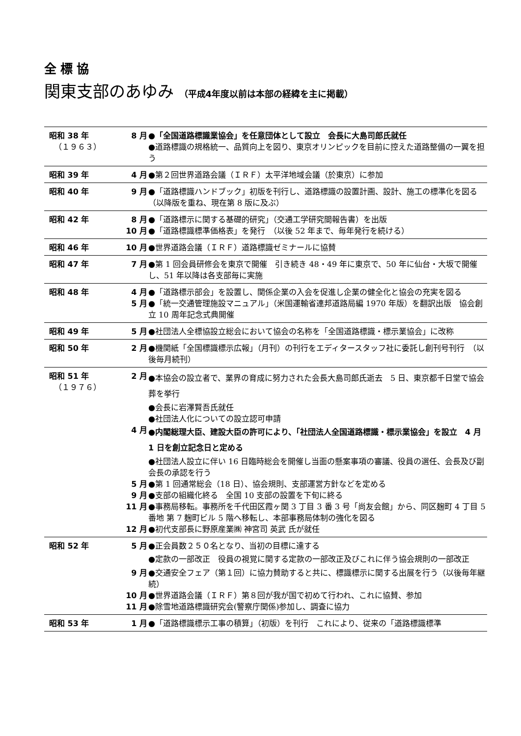全標協
関東支部のあゆみ （平成4年度以前は本部の経緯を主に掲載）
| 昭和 38 年 （１９６３） | 8 月 ●「全国道路標識業協会」を任意団体として設立 会長に大島司郎氏就任 ●道路標識の規格統一、品質向上を図り、東京オリンピックを目前に控えた道路整備の一翼を担う |
| 昭和 39 年 | 4 月 ●第２回世界道路会議（ＩＲＦ）太平洋地域会議（於東京）に参加 |
| 昭和 40 年 | 9 月 ●「道路標識ハンドブック」初版を刊行し、道路標識の設置計画、設計、施工の標準化を図る （以降版を重ね、現在第 8 版に及ぶ） |
| 昭和 42 年 | 8 月 ●「道路標示に関する基礎的研究」（交通工学研究間報告書）を出版 10 月 ●「道路標識標準価格表」を発行 （以後 52 年まで、毎年発行を続ける） |
| 昭和 46 年 | 10 月 ●世界道路会議（ＩＲＦ）道路標識ゼミナールに協賛 |
| 昭和 47 年 | 7 月 ●第 1 回会員研修会を東京で開催 引き続き 48・49 年に東京で、50 年に仙台・大坂で開催し、51 年以降は各支部毎に実施 |
| 昭和 48 年 | 4 月 ●「道路標示部会」を設置し、関係企業の入会を促進し企業の健全化と協会の充実を図る 5 月 ●「統一交通管理施設マニュアル」（米国運輸省連邦道路局編 1970 年版）を翻訳出版 協会創立 10 周年記念式典開催 |
| 昭和 49 年 | 5 月 ●社団法人全標協設立総会において協会の名称を「全国道路標識・標示業協会」に改称 |
| 昭和 50 年 | 2 月 ●機関紙「全国標識標示広報」（月刊）の刊行をエディタースタッフ社に委託し創刊号刊行 （以後毎月続刊） |
| 昭和 51 年 （１９７６） | 2 月 ●本協会の設立者で、業界の育成に努力された会長大島司郎氏逝去 5 日、東京都千日堂で協会葬を挙行 ●会長に岩澤賢吾氏就任 ●社団法人化についての設立認可申請 4 月 ●内閣総理大臣、建設大臣の許可により、「社団法人全国道路標識・標示業協会」を設立 4 月 1 日を創立記念日と定める ●社団法人設立に伴い 16 日臨時総会を開催し当面の懸案事項の審議、役員の選任、会長及び副会長の承認を行う 5 月 ●第 1 回通常総会（18 日）、協会規則、支部運営方針などを定める 9 月 ●支部の組織化終る 全国 10 支部の設置を下旬に終る 11 月 ●事務局移転。事務所を千代田区霞ヶ関 3 丁目 3 番 3 号「尚友会館」から、同区麹町 4 丁目 5 番地 第 7 麹町ビル 5 階へ移転し、本部事務局体制の強化を図る 12 月 ●初代支部長に野原産業㈱ 神宮司 英武 氏が就任 |
| 昭和 52 年 | 5 月 ●正会員数２５０名となり、当初の目標に達する ●定款の一部改正 役員の視覚に関する定款の一部改正及びこれに伴う協会規則の一部改正 9 月 ●交通安全フェア（第１回）に協力賛助すると共に、標識標示に関する出展を行う（以後毎年継続） 10 月 ●世界道路会議（ＩＲＦ）第８回が我が国で初めて行われ、これに協賛、参加 11 月 ●除雪地道路標識研究会(警察庁関係)参加し、調査に協力 |
| 昭和 53 年 | 1 月 ●「道路標識標示工事の積算」（初版）を刊行 これにより、従来の「道路標識標準 |